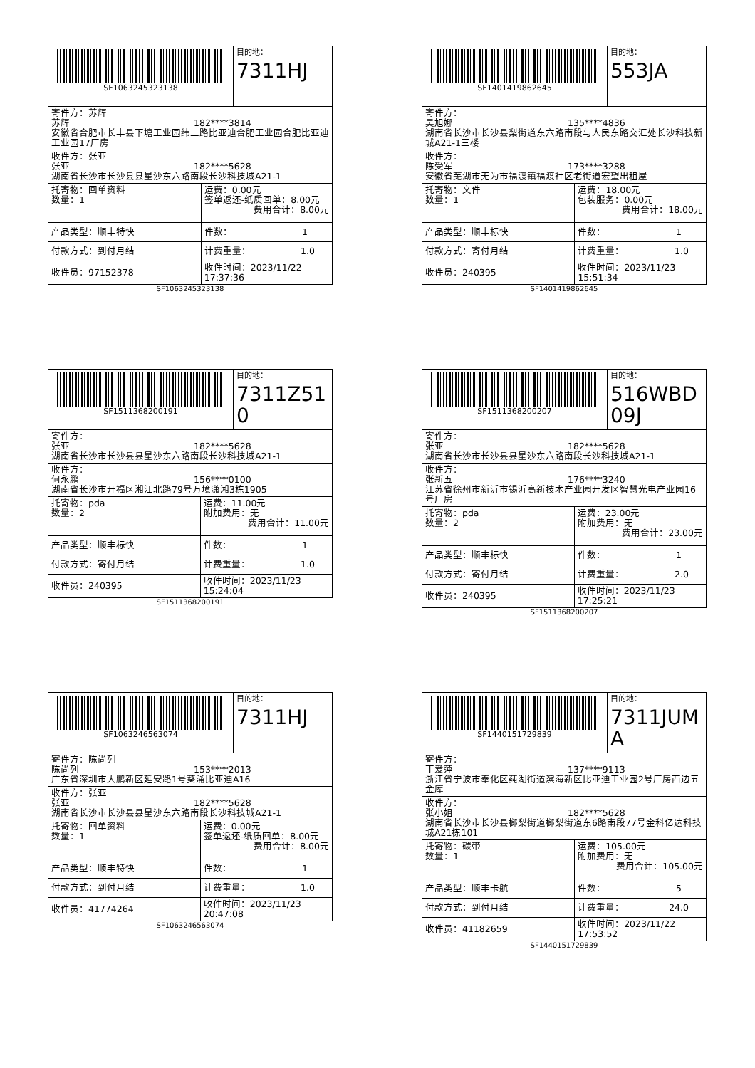| SF1063245323138 | | 目的地： 7311HJ |
| 寄件方：苏辉 苏辉 182****3814 安徽省合肥市长丰县下塘工业园纬二路比亚迪合肥工业园合肥比亚迪工业园17厂房 | | |
| 收件方：张亚 张亚 182****5628 湖南省长沙市长沙县县星沙东六路南段长沙科技城A21-1 | | |
| 托寄物：回单资料 数量：1 | 运费：0.00元 签单返还-纸质回单：8.00元 费用合计：8.00元 | |
| 产品类型：顺丰特快 | 件数： 1 | |
| 付款方式：到付月结 | 计费重量： 1.0 | |
| 收件员：97152378 | 收件时间：2023/11/22 17:37:36 | |
SF1063245323138
| SF1401419862645 | | 目的地： 553JA |
| 寄件方： 吴旭娜 135****4836 湖南省长沙市长沙县梨街道东六路南段与人民东路交汇处长沙科技新城A21-1三楼 | | |
| 收件方： 陈受军 173****3288 安徽省芜湖市无为市福渡镇福渡社区老街道宏望出租屋 | | |
| 托寄物：文件 数量：1 | 运费：18.00元 包装服务：0.00元 费用合计：18.00元 | |
| 产品类型：顺丰标快 | 件数： 1 | |
| 付款方式：寄付月结 | 计费重量： 1.0 | |
| 收件员：240395 | 收件时间：2023/11/23 15:51:34 | |
SF1401419862645
| SF1511368200191 | | 目的地： 7311Z510 |
| 寄件方： 张亚 182****5628 湖南省长沙市长沙县县星沙东六路南段长沙科技城A21-1 | | |
| 收件方： 何永鹏 156****0100 湖南省长沙市开福区湘江北路79号万境潇湘3栋1905 | | |
| 托寄物：pda 数量：2 | 运费：11.00元 附加费用：无 费用合计：11.00元 | |
| 产品类型：顺丰标快 | 件数： 1 | |
| 付款方式：寄付月结 | 计费重量： 1.0 | |
| 收件员：240395 | 收件时间：2023/11/23 15:24:04 | |
SF1511368200191
| SF1511368200207 | | 目的地： 516WBD09J |
| 寄件方： 张亚 182****5628 湖南省长沙市长沙县县星沙东六路南段长沙科技城A21-1 | | |
| 收件方： 张新五 176****3240 江苏省徐州市新沂市锡沂高新技术产业园开发区智慧光电产业园16号厂房 | | |
| 托寄物：pda 数量：2 | 运费：23.00元 附加费用：无 费用合计：23.00元 | |
| 产品类型：顺丰标快 | 件数： 1 | |
| 付款方式：寄付月结 | 计费重量： 2.0 | |
| 收件员：240395 | 收件时间：2023/11/23 17:25:21 | |
SF1511368200207
| SF1063246563074 | | 目的地： 7311HJ |
| 寄件方：陈尚列 陈尚列 153****2013 广东省深圳市大鹏新区延安路1号葵涌比亚迪A16 | | |
| 收件方：张亚 张亚 182****5628 湖南省长沙市长沙县县星沙东六路南段长沙科技城A21-1 | | |
| 托寄物：回单资料 数量：1 | 运费：0.00元 签单返还-纸质回单：8.00元 费用合计：8.00元 | |
| 产品类型：顺丰特快 | 件数： 1 | |
| 付款方式：到付月结 | 计费重量： 1.0 | |
| 收件员：41774264 | 收件时间：2023/11/23 20:47:08 | |
SF1063246563074
| SF1440151729839 | | 目的地： 7311JUMA |
| 寄件方： 丁爱萍 137****9113 浙江省宁波市奉化区莼湖街道滨海新区比亚迪工业园2号厂房西边五金库 | | |
| 收件方： 张小姐 182****5628 湖南省长沙市长沙县榔梨街道榔梨街道东6路南段77号金科亿达科技城A21栋101 | | |
| 托寄物：碳带 数量：1 | 运费：105.00元 附加费用：无 费用合计：105.00元 | |
| 产品类型：顺丰卡航 | 件数： 5 | |
| 付款方式：到付月结 | 计费重量： 24.0 | |
| 收件员：41182659 | 收件时间：2023/11/22 17:53:52 | |
SF1440151729839